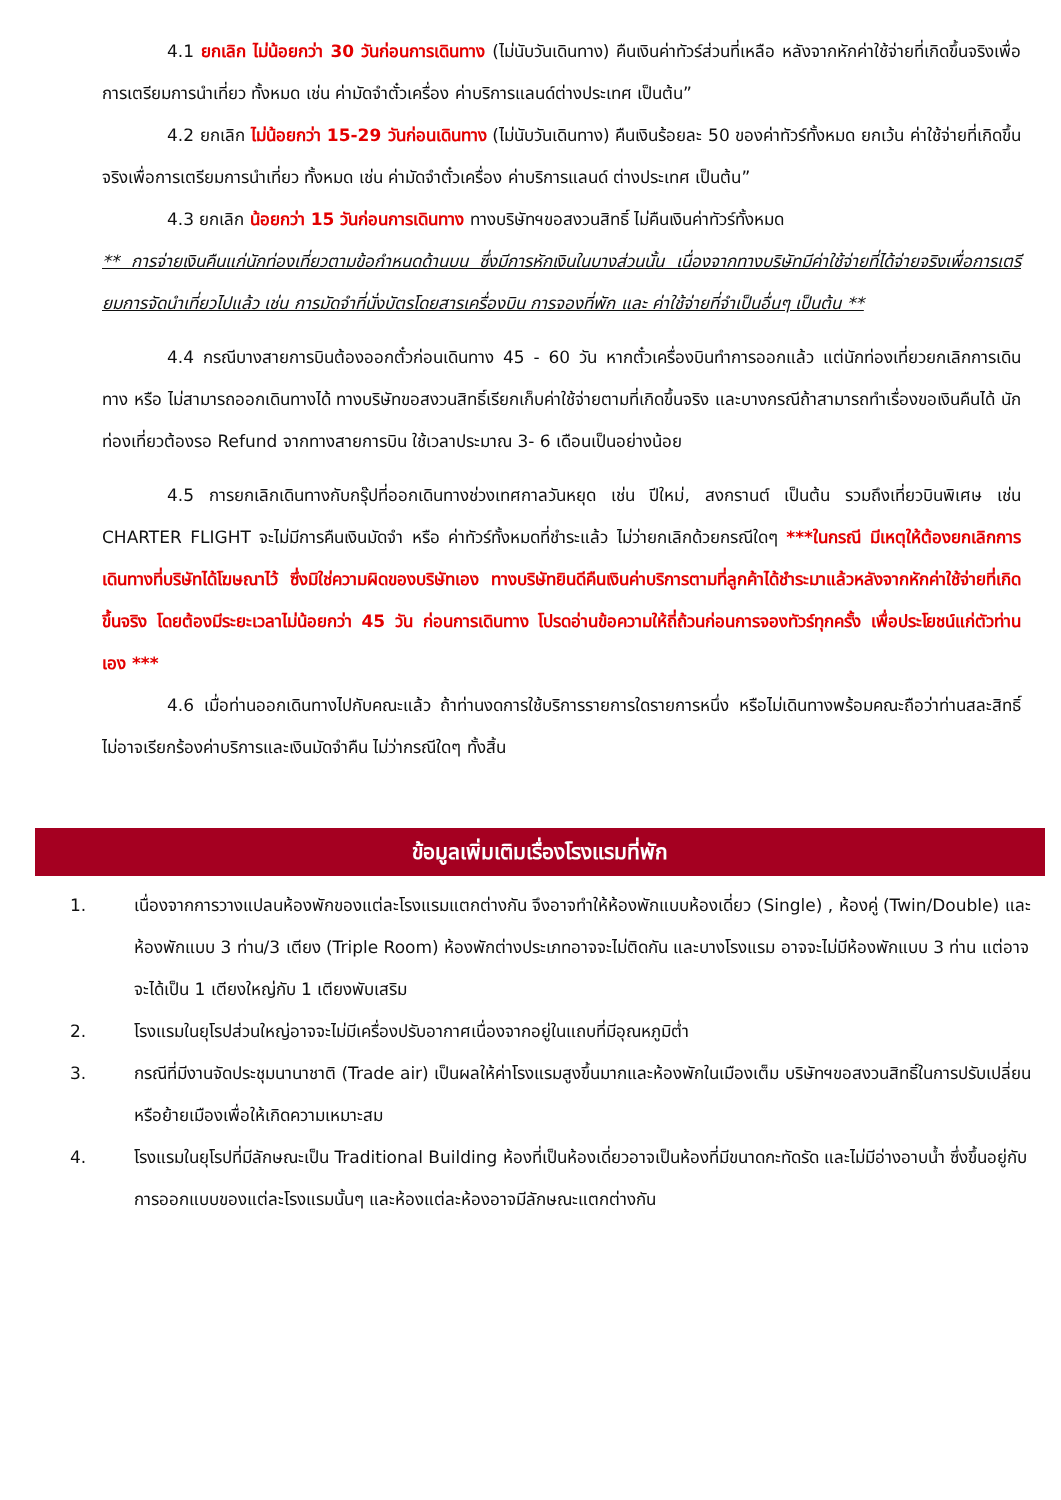4.1 ยกเลิก ไม่น้อยกว่า 30 วันก่อนการเดินทาง (ไม่นับวันเดินทาง) คืนเงินค่าทัวร์ส่วนที่เหลือ หลังจากหักค่าใช้จ่ายที่เกิดขึ้นจริงเพื่อการเตรียมการนำเที่ยว ทั้งหมด เช่น ค่ามัดจำตั๋วเครื่อง ค่าบริการแลนด์ต่างประเทศ เป็นต้น”
4.2 ยกเลิก ไม่น้อยกว่า 15-29 วันก่อนเดินทาง (ไม่นับวันเดินทาง) คืนเงินร้อยละ 50 ของค่าทัวร์ทั้งหมด ยกเว้น ค่าใช้จ่ายที่เกิดขึ้นจริงเพื่อการเตรียมการนำเที่ยว ทั้งหมด เช่น ค่ามัดจำตั๋วเครื่อง ค่าบริการแลนด์ ต่างประเทศ เป็นต้น”
4.3 ยกเลิก น้อยกว่า 15 วันก่อนการเดินทาง ทางบริษัทฯขอสงวนสิทธิ์ ไม่คืนเงินค่าทัวร์ทั้งหมด
** การจ่ายเงินคืนแก่นักท่องเที่ยวตามข้อกำหนดด้านบน ซึ่งมีการหักเงินในบางส่วนนั้น เนื่องจากทางบริษัทมีค่าใช้จ่ายที่ได้จ่ายจริงเพื่อการเตรียมการจัดนำเที่ยวไปแล้ว เช่น การมัดจำที่นั่งบัตรโดยสารเครื่องบิน การจองที่พัก และ ค่าใช้จ่ายที่จำเป็นอื่นๆ เป็นต้น **
4.4 กรณีบางสายการบินต้องออกตั๋วก่อนเดินทาง 45 - 60 วัน หากตั๋วเครื่องบินทำการออกแล้ว แต่นักท่องเที่ยวยกเลิกการเดินทาง หรือ ไม่สามารถออกเดินทางได้ ทางบริษัทขอสงวนสิทธิ์เรียกเก็บค่าใช้จ่ายตามที่เกิดขึ้นจริง และบางกรณีถ้าสามารถทำเรื่องขอเงินคืนได้ นักท่องเที่ยวต้องรอ Refund จากทางสายการบิน ใช้เวลาประมาณ 3- 6 เดือนเป็นอย่างน้อย
4.5 การยกเลิกเดินทางกับกรุ๊ปที่ออกเดินทางช่วงเทศกาลวันหยุด เช่น ปีใหม่, สงกรานต์ เป็นต้น รวมถึงเที่ยวบินพิเศษ เช่น CHARTER FLIGHT จะไม่มีการคืนเงินมัดจำ หรือ ค่าทัวร์ทั้งหมดที่ชำระแล้ว ไม่ว่ายกเลิกด้วยกรณีใดๆ ***ในกรณี มีเหตุให้ต้องยกเลิกการเดินทางที่บริษัทได้โฆษณาไว้ ซึ่งมิใช่ความผิดของบริษัทเอง ทางบริษัทยินดีคืนเงินค่าบริการตามที่ลูกค้าได้ชำระมาแล้วหลังจากหักค่าใช้จ่ายที่เกิดขึ้นจริง โดยต้องมีระยะเวลาไม่น้อยกว่า 45 วัน ก่อนการเดินทาง โปรดอ่านข้อความให้ถี่ถ้วนก่อนการจองทัวร์ทุกครั้ง เพื่อประโยชน์แก่ตัวท่านเอง ***
4.6 เมื่อท่านออกเดินทางไปกับคณะแล้ว ถ้าท่านงดการใช้บริการรายการใดรายการหนึ่ง หรือไม่เดินทางพร้อมคณะถือว่าท่านสละสิทธิ์ ไม่อาจเรียกร้องค่าบริการและเงินมัดจำคืน ไม่ว่ากรณีใดๆ ทั้งสิ้น
ข้อมูลเพิ่มเติมเรื่องโรงแรมที่พัก
1. เนื่องจากการวางแปลนห้องพักของแต่ละโรงแรมแตกต่างกัน จึงอาจทำให้ห้องพักแบบห้องเดี่ยว (Single) , ห้องคู่ (Twin/Double) และห้องพักแบบ 3 ท่าน/3 เตียง (Triple Room) ห้องพักต่างประเภทอาจจะไม่ติดกัน และบางโรงแรม อาจจะไม่มีห้องพักแบบ 3 ท่าน แต่อาจจะได้เป็น 1 เตียงใหญ่กับ 1 เตียงพับเสริม
2. โรงแรมในยุโรปส่วนใหญ่อาจจะไม่มีเครื่องปรับอากาศเนื่องจากอยู่ในแถบที่มีอุณหภูมิต่ำ
3. กรณีที่มีงานจัดประชุมนานาชาติ (Trade air) เป็นผลให้ค่าโรงแรมสูงขึ้นมากและห้องพักในเมืองเต็ม บริษัทฯขอสงวนสิทธิ์ในการปรับเปลี่ยนหรือย้ายเมืองเพื่อให้เกิดความเหมาะสม
4. โรงแรมในยุโรปที่มีลักษณะเป็น Traditional Building ห้องที่เป็นห้องเดี่ยวอาจเป็นห้องที่มีขนาดกะทัดรัด และไม่มีอ่างอาบน้ำ ซึ่งขึ้นอยู่กับการออกแบบของแต่ละโรงแรมนั้นๆ และห้องแต่ละห้องอาจมีลักษณะแตกต่างกัน